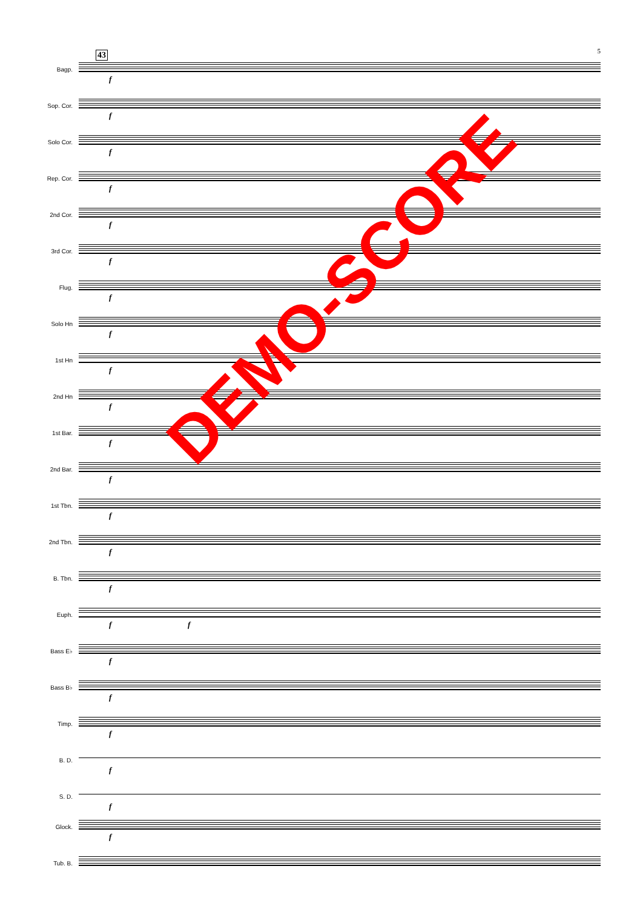5 43
Bagp.
f
Sop. Cor.
f
Solo Cor.
f
Rep. Cor.
f
2nd Cor.
f
3rd Cor.
f
Flug.
f
Solo Hn
f
1st Hn
f
2nd Hn
f
1st Bar.
f
2nd Bar.
f
1st Tbn.
f
2nd Tbn.
f
B. Tbn.
f
Euph.
f f
Bass E♭
f
Bass B♭
f
Timp.
f
B. D.
f
S. D.
f
Glock.
f
Tub. B.
DEMO-SCORE